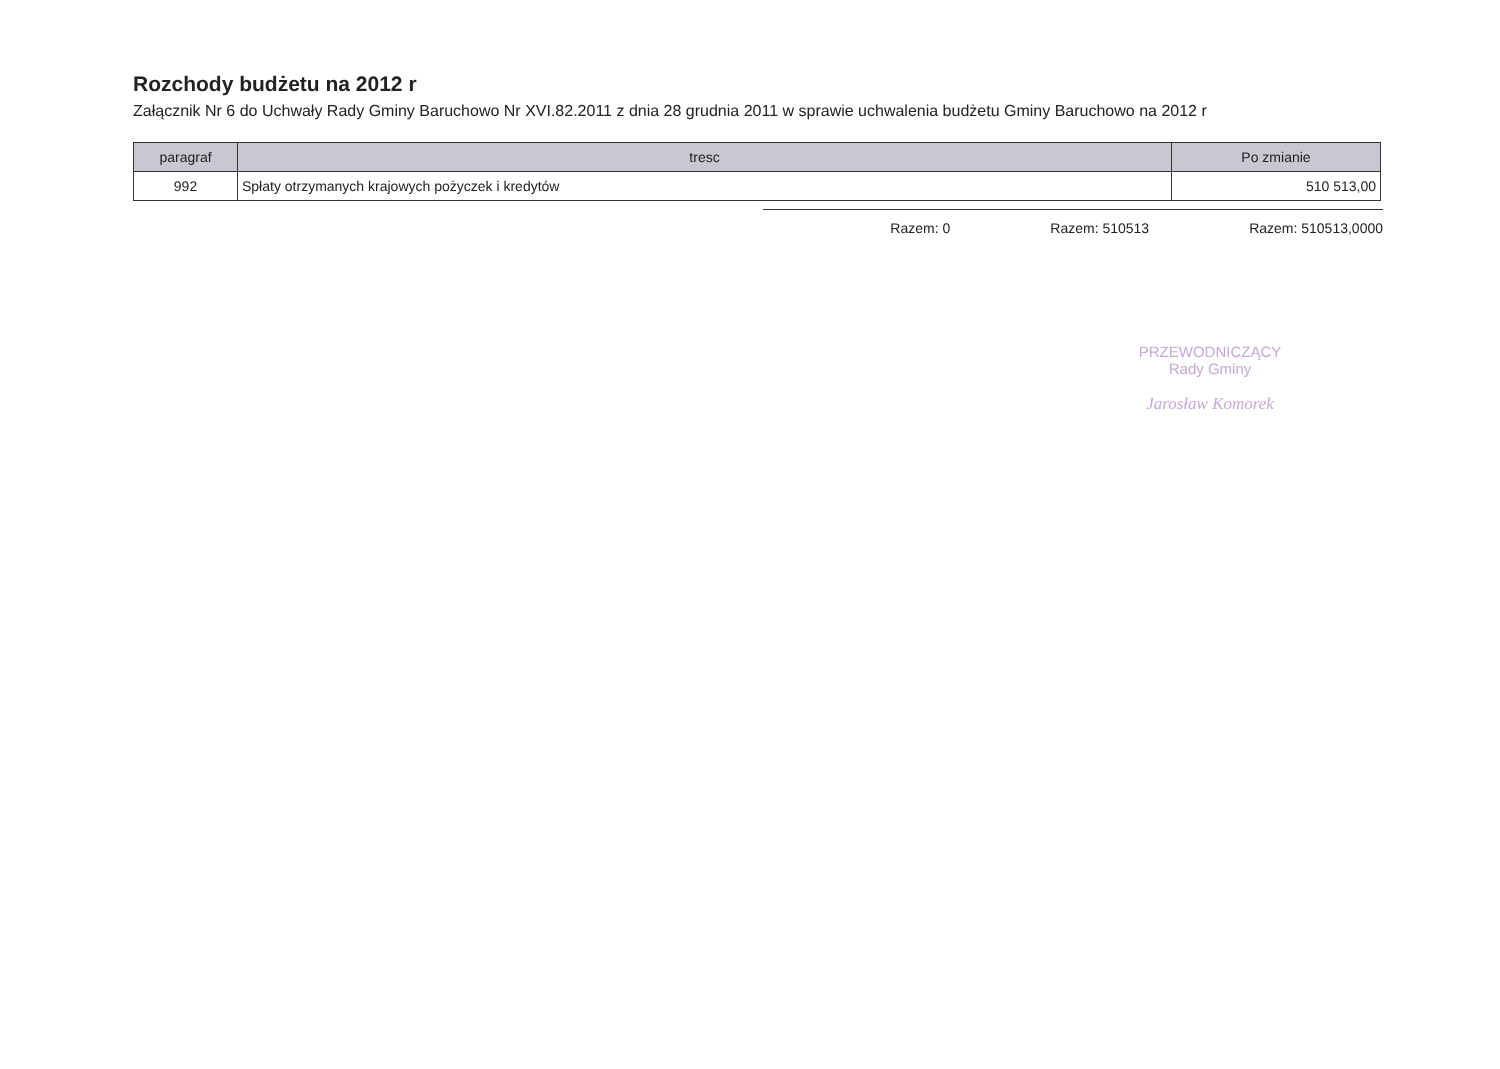Rozchody budżetu na 2012 r
Załącznik Nr 6 do Uchwały Rady Gminy Baruchowo Nr XVI.82.2011 z dnia 28 grudnia 2011 w sprawie uchwalenia budżetu Gminy Baruchowo na 2012 r
| paragraf | tresc | Po zmianie |
| --- | --- | --- |
| 992 | Spłaty otrzymanych krajowych pożyczek i kredytów | 510 513,00 |
Razem: 0 Razem: 510513 Razem: 510513,0000
PRZEWODNICZĄCY
Rady Gminy
Jarosław Komorek